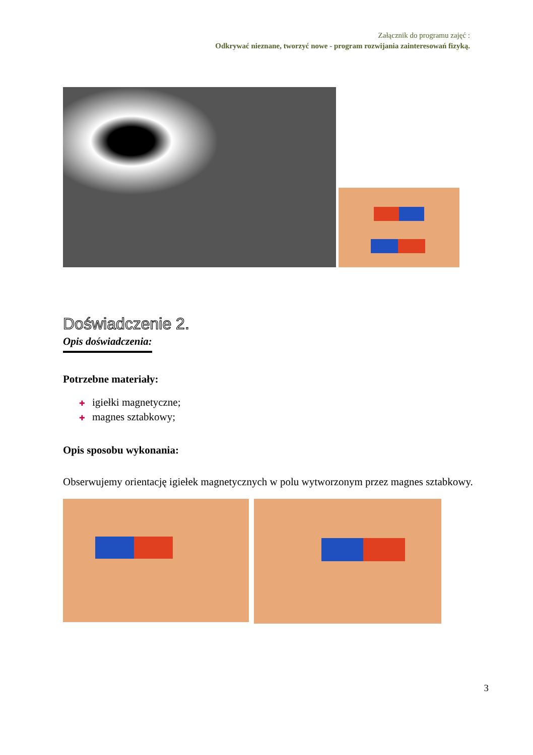Załącznik do programu zajęć :
Odkrywać nieznane, tworzyć nowe - program rozwijania zainteresowań fizyką.
Doświadczenie 2.
Opis doświadczenia:
Potrzebne materiały:
✚ igiełki magnetyczne;
✚ magnes sztabkowy;
Opis sposobu wykonania:
Obserwujemy orientację igiełek magnetycznych w polu wytworzonym przez magnes sztabkowy.
3